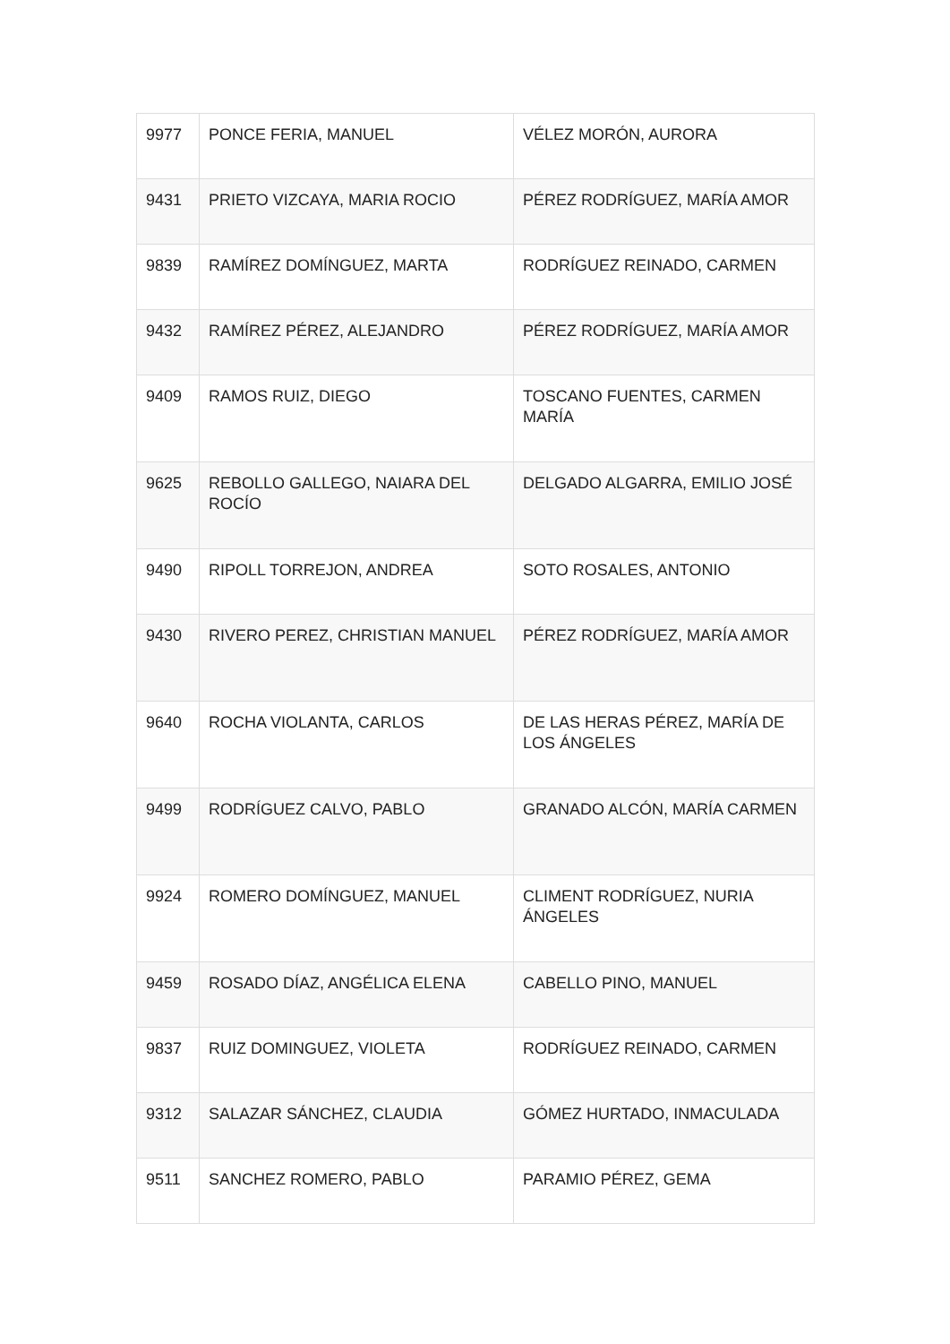| 9977 | PONCE FERIA, MANUEL | VÉLEZ MORÓN, AURORA |
| 9431 | PRIETO VIZCAYA, MARIA ROCIO | PÉREZ RODRÍGUEZ, MARÍA AMOR |
| 9839 | RAMÍREZ DOMÍNGUEZ, MARTA | RODRÍGUEZ REINADO, CARMEN |
| 9432 | RAMÍREZ PÉREZ, ALEJANDRO | PÉREZ RODRÍGUEZ, MARÍA AMOR |
| 9409 | RAMOS RUIZ, DIEGO | TOSCANO FUENTES, CARMEN MARÍA |
| 9625 | REBOLLO GALLEGO, NAIARA DEL ROCÍO | DELGADO ALGARRA, EMILIO JOSÉ |
| 9490 | RIPOLL TORREJON, ANDREA | SOTO ROSALES, ANTONIO |
| 9430 | RIVERO PEREZ, CHRISTIAN MANUEL | PÉREZ RODRÍGUEZ, MARÍA AMOR |
| 9640 | ROCHA VIOLANTA, CARLOS | DE LAS HERAS PÉREZ, MARÍA DE LOS ÁNGELES |
| 9499 | RODRÍGUEZ CALVO, PABLO | GRANADO ALCÓN, MARÍA CARMEN |
| 9924 | ROMERO DOMÍNGUEZ, MANUEL | CLIMENT RODRÍGUEZ, NURIA ÁNGELES |
| 9459 | ROSADO DÍAZ, ANGÉLICA ELENA | CABELLO PINO, MANUEL |
| 9837 | RUIZ DOMINGUEZ, VIOLETA | RODRÍGUEZ REINADO, CARMEN |
| 9312 | SALAZAR SÁNCHEZ, CLAUDIA | GÓMEZ HURTADO, INMACULADA |
| 9511 | SANCHEZ ROMERO, PABLO | PARAMIO PÉREZ, GEMA |